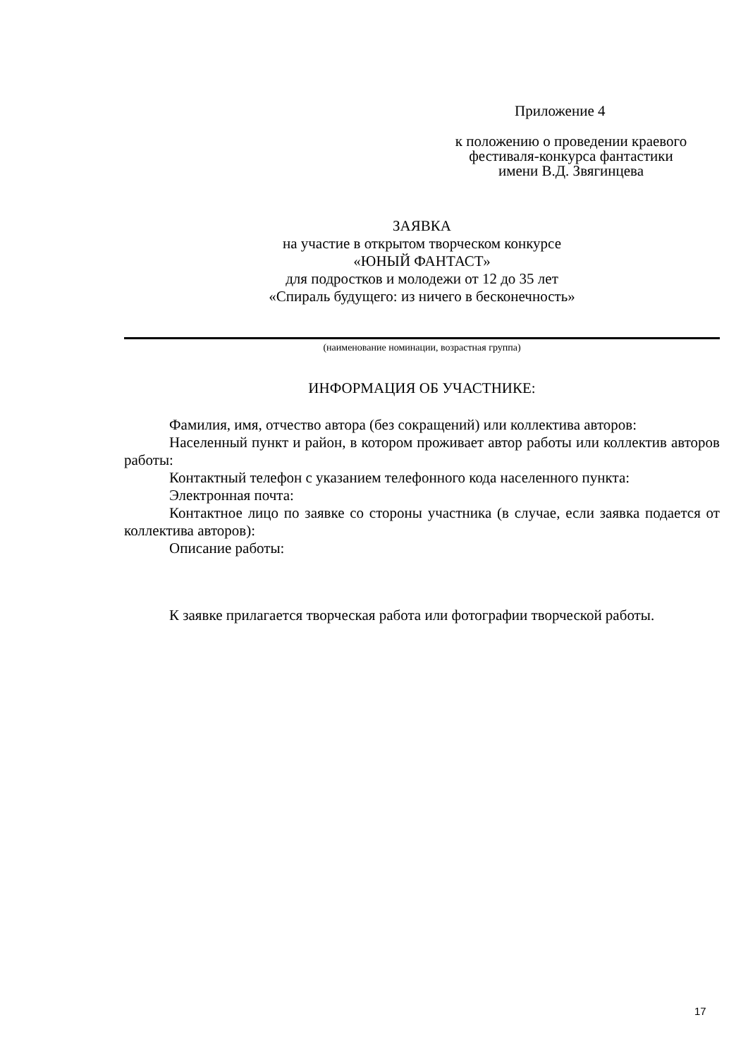Приложение 4
к положению о проведении краевого
фестиваля-конкурса фантастики
имени В.Д. Звягинцева
ЗАЯВКА
на участие в открытом творческом конкурсе
«ЮНЫЙ ФАНТАСТ»
для подростков и молодежи от 12 до 35 лет
«Спираль будущего: из ничего в бесконечность»
(наименование номинации, возрастная группа)
ИНФОРМАЦИЯ ОБ УЧАСТНИКЕ:
Фамилия, имя, отчество автора (без сокращений) или коллектива авторов:
Населенный пункт и район, в котором проживает автор работы или коллектив авторов работы:
Контактный телефон с указанием телефонного кода населенного пункта:
Электронная почта:
Контактное лицо по заявке со стороны участника (в случае, если заявка подается от коллектива авторов):
Описание работы:
К заявке прилагается творческая работа или фотографии творческой работы.
17